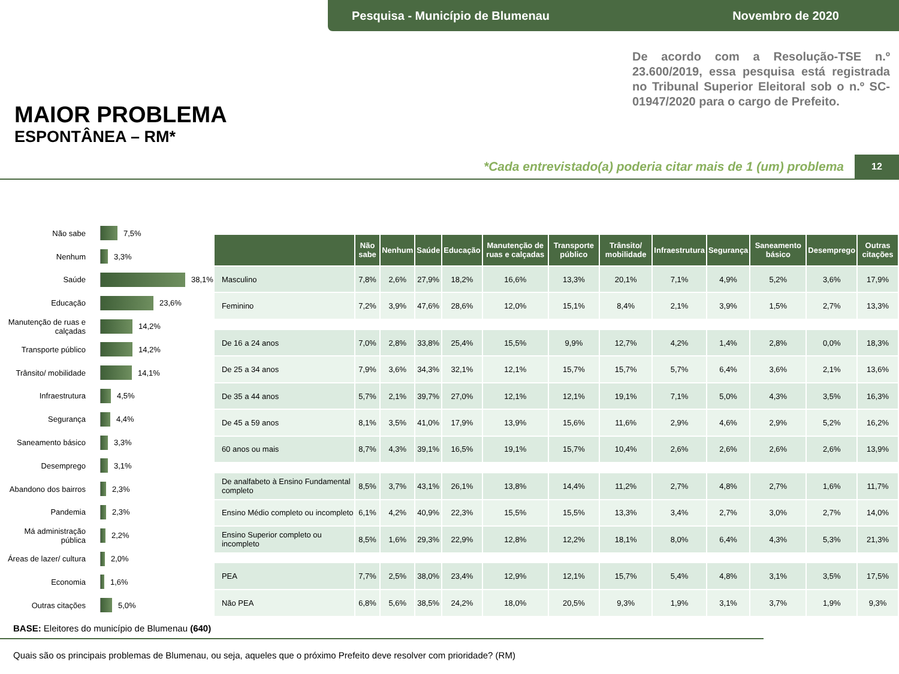Pesquisa - Município de Blumenau Novembro de 2020
MAIOR PROBLEMA
ESPONTÂNEA – RM*
De acordo com a Resolução-TSE n.º 23.600/2019, essa pesquisa está registrada no Tribunal Superior Eleitoral sob o n.º SC-01947/2020 para o cargo de Prefeito.
*Cada entrevistado(a) poderia citar mais de 1 (um) problema
12
Não sabe 7,5%
Nenhum 3,3%
Saúde 38,1%
Educação 23,6%
Manutenção de ruas e calçadas 14,2%
Transporte público 14,2%
Trânsito/ mobilidade 14,1%
Infraestrutura 4,5%
Segurança 4,4%
Saneamento básico 3,3%
Desemprego 3,1%
Abandono dos bairros 2,3%
Pandemia 2,3%
Má administração pública 2,2%
Áreas de lazer/ cultura 2,0%
Economia 1,6%
Outras citações 5,0%
| | Não sabe | Nenhum | Saúde | Educação | Manutenção de ruas e calçadas | Transporte público | Trânsito/ mobilidade | Infraestrutura | Segurança | Saneamento básico | Desemprego | Outras citações |
| --- | --- | --- | --- | --- | --- | --- | --- | --- | --- | --- | --- | --- |
| Masculino | 7,8% | 2,6% | 27,9% | 18,2% | 16,6% | 13,3% | 20,1% | 7,1% | 4,9% | 5,2% | 3,6% | 17,9% |
| Feminino | 7,2% | 3,9% | 47,6% | 28,6% | 12,0% | 15,1% | 8,4% | 2,1% | 3,9% | 1,5% | 2,7% | 13,3% |
| De 16 a 24 anos | 7,0% | 2,8% | 33,8% | 25,4% | 15,5% | 9,9% | 12,7% | 4,2% | 1,4% | 2,8% | 0,0% | 18,3% |
| De 25 a 34 anos | 7,9% | 3,6% | 34,3% | 32,1% | 12,1% | 15,7% | 15,7% | 5,7% | 6,4% | 3,6% | 2,1% | 13,6% |
| De 35 a 44 anos | 5,7% | 2,1% | 39,7% | 27,0% | 12,1% | 12,1% | 19,1% | 7,1% | 5,0% | 4,3% | 3,5% | 16,3% |
| De 45 a 59 anos | 8,1% | 3,5% | 41,0% | 17,9% | 13,9% | 15,6% | 11,6% | 2,9% | 4,6% | 2,9% | 5,2% | 16,2% |
| 60 anos ou mais | 8,7% | 4,3% | 39,1% | 16,5% | 19,1% | 15,7% | 10,4% | 2,6% | 2,6% | 2,6% | 2,6% | 13,9% |
| De analfabeto à Ensino Fundamental completo | 8,5% | 3,7% | 43,1% | 26,1% | 13,8% | 14,4% | 11,2% | 2,7% | 4,8% | 2,7% | 1,6% | 11,7% |
| Ensino Médio completo ou incompleto | 6,1% | 4,2% | 40,9% | 22,3% | 15,5% | 15,5% | 13,3% | 3,4% | 2,7% | 3,0% | 2,7% | 14,0% |
| Ensino Superior completo ou incompleto | 8,5% | 1,6% | 29,3% | 22,9% | 12,8% | 12,2% | 18,1% | 8,0% | 6,4% | 4,3% | 5,3% | 21,3% |
| PEA | 7,7% | 2,5% | 38,0% | 23,4% | 12,9% | 12,1% | 15,7% | 5,4% | 4,8% | 3,1% | 3,5% | 17,5% |
| Não PEA | 6,8% | 5,6% | 38,5% | 24,2% | 18,0% | 20,5% | 9,3% | 1,9% | 3,1% | 3,7% | 1,9% | 9,3% |
BASE: Eleitores do município de Blumenau (640)
Quais são os principais problemas de Blumenau, ou seja, aqueles que o próximo Prefeito deve resolver com prioridade? (RM)